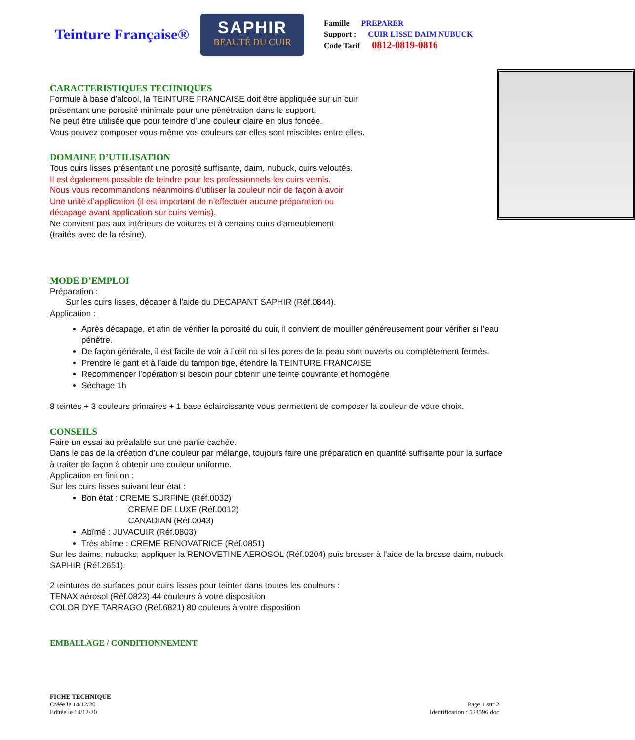Teinture Française®
SAPHIR
BEAUTÉ DU CUIR
Famille PREPARER
Support : CUIR LISSE DAIM NUBUCK
Code Tarif 0812-0819-0816
CARACTERISTIQUES TECHNIQUES
Formule à base d’alcool, la TEINTURE FRANCAISE doit être appliquée sur un cuir
présentant une porosité minimale pour une pénétration dans le support.
Ne peut être utilisée que pour teindre d’une couleur claire en plus foncée.
Vous pouvez composer vous-même vos couleurs car elles sont miscibles entre elles.
DOMAINE D’UTILISATION
Tous cuirs lisses présentant une porosité suffisante, daim, nubuck, cuirs veloutés.
Il est également possible de teindre pour les professionnels les cuirs vernis.
Nous vous recommandons néanmoins d’utiliser la couleur noir de façon à avoir
Une unité d’application (il est important de n’effectuer aucune préparation ou
décapage avant application sur cuirs vernis).
Ne convient pas aux intérieurs de voitures et à certains cuirs d’ameublement
(traités avec de la résine).
MODE D’EMPLOI
Préparation :
Sur les cuirs lisses, décaper à l’aide du DECAPANT SAPHIR (Réf.0844).
Application :
Après décapage, et afin de vérifier la porosité du cuir, il convient de mouiller généreusement pour vérifier si l’eau pénètre.
De façon générale, il est facile de voir à l’œil nu si les pores de la peau sont ouverts ou complètement fermés.
Prendre le gant et à l’aide du tampon tige, étendre la TEINTURE FRANCAISE
Recommencer l’opération si besoin pour obtenir une teinte couvrante et homogène
Séchage 1h
8 teintes + 3 couleurs primaires + 1 base éclaircissante vous permettent de composer la couleur de votre choix.
CONSEILS
Faire un essai au préalable sur une partie cachée.
Dans le cas de la création d’une couleur par mélange, toujours faire une préparation en quantité suffisante pour la surface à traiter de façon à obtenir une couleur uniforme.
Application en finition :
Sur les cuirs lisses suivant leur état :
Bon état : CREME SURFINE (Réf.0032)
CREME DE LUXE (Réf.0012)
CANADIAN (Réf.0043)
Abîmé : JUVACUIR (Réf.0803)
Très abîme : CREME RENOVATRICE (Réf.0851)
Sur les daims, nubucks, appliquer la RENOVETINE AEROSOL (Réf.0204) puis brosser à l’aide de la brosse daim, nubuck SAPHIR (Réf.2651).
2 teintures de surfaces pour cuirs lisses pour teinter dans toutes les couleurs :
TENAX aérosol (Réf.0823) 44 couleurs à votre disposition
COLOR DYE TARRAGO (Réf.6821) 80 couleurs à votre disposition
EMBALLAGE / CONDITIONNEMENT
FICHE TECHNIQUE
Créée le 14/12/20
Editée le 14/12/20
Page 1 sur 2
Identification : 528596.doc